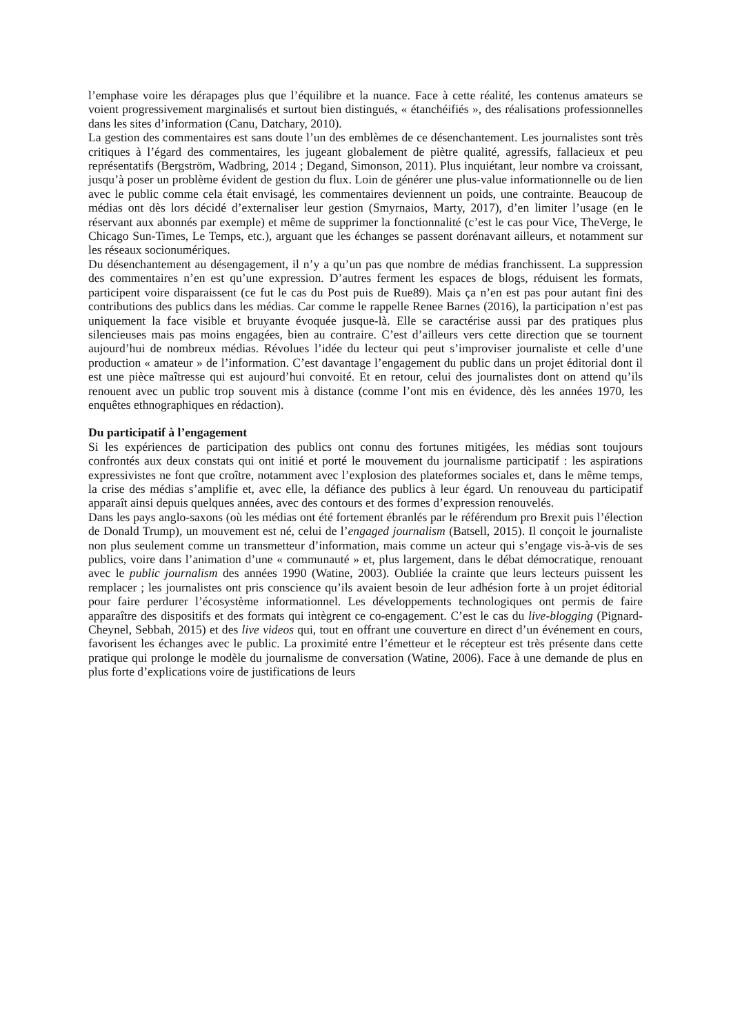l’emphase voire les dérapages plus que l’équilibre et la nuance. Face à cette réalité, les contenus amateurs se voient progressivement marginalisés et surtout bien distingués, « étanchéifiés », des réalisations professionnelles dans les sites d’information (Canu, Datchary, 2010).
La gestion des commentaires est sans doute l’un des emblèmes de ce désenchantement. Les journalistes sont très critiques à l’égard des commentaires, les jugeant globalement de piètre qualité, agressifs, fallacieux et peu représentatifs (Bergström, Wadbring, 2014 ; Degand, Simonson, 2011). Plus inquiétant, leur nombre va croissant, jusqu’à poser un problème évident de gestion du flux. Loin de générer une plus-value informationnelle ou de lien avec le public comme cela était envisagé, les commentaires deviennent un poids, une contrainte. Beaucoup de médias ont dès lors décidé d’externaliser leur gestion (Smyrnaios, Marty, 2017), d’en limiter l’usage (en le réservant aux abonnés par exemple) et même de supprimer la fonctionnalité (c’est le cas pour Vice, TheVerge, le Chicago Sun-Times, Le Temps, etc.), arguant que les échanges se passent dorénavant ailleurs, et notamment sur les réseaux socionumériques.
Du désenchantement au désengagement, il n’y a qu’un pas que nombre de médias franchissent. La suppression des commentaires n’en est qu’une expression. D’autres ferment les espaces de blogs, réduisent les formats, participent voire disparaissent (ce fut le cas du Post puis de Rue89). Mais ça n’en est pas pour autant fini des contributions des publics dans les médias. Car comme le rappelle Renee Barnes (2016), la participation n’est pas uniquement la face visible et bruyante évoquée jusque-là. Elle se caractérise aussi par des pratiques plus silencieuses mais pas moins engagées, bien au contraire. C’est d’ailleurs vers cette direction que se tournent aujourd’hui de nombreux médias. Révolues l’idée du lecteur qui peut s’improviser journaliste et celle d’une production « amateur » de l’information. C’est davantage l’engagement du public dans un projet éditorial dont il est une pièce maîtresse qui est aujourd’hui convoité. Et en retour, celui des journalistes dont on attend qu’ils renouent avec un public trop souvent mis à distance (comme l’ont mis en évidence, dès les années 1970, les enquêtes ethnographiques en rédaction).
Du participatif à l’engagement
Si les expériences de participation des publics ont connu des fortunes mitigées, les médias sont toujours confrontés aux deux constats qui ont initié et porté le mouvement du journalisme participatif : les aspirations expressivistes ne font que croître, notamment avec l’explosion des plateformes sociales et, dans le même temps, la crise des médias s’amplifie et, avec elle, la défiance des publics à leur égard. Un renouveau du participatif apparaît ainsi depuis quelques années, avec des contours et des formes d’expression renouvelés.
Dans les pays anglo-saxons (où les médias ont été fortement ébranlés par le référendum pro Brexit puis l’élection de Donald Trump), un mouvement est né, celui de l’engaged journalism (Batsell, 2015). Il conçoit le journaliste non plus seulement comme un transmetteur d’information, mais comme un acteur qui s’engage vis-à-vis de ses publics, voire dans l’animation d’une « communauté » et, plus largement, dans le débat démocratique, renouant avec le public journalism des années 1990 (Watine, 2003). Oubliée la crainte que leurs lecteurs puissent les remplacer ; les journalistes ont pris conscience qu’ils avaient besoin de leur adhésion forte à un projet éditorial pour faire perdurer l’écosystème informationnel. Les développements technologiques ont permis de faire apparaître des dispositifs et des formats qui intègrent ce co-engagement. C’est le cas du live-blogging (Pignard-Cheynel, Sebbah, 2015) et des live videos qui, tout en offrant une couverture en direct d’un événement en cours, favorisent les échanges avec le public. La proximité entre l’émetteur et le récepteur est très présente dans cette pratique qui prolonge le modèle du journalisme de conversation (Watine, 2006). Face à une demande de plus en plus forte d’explications voire de justifications de leurs